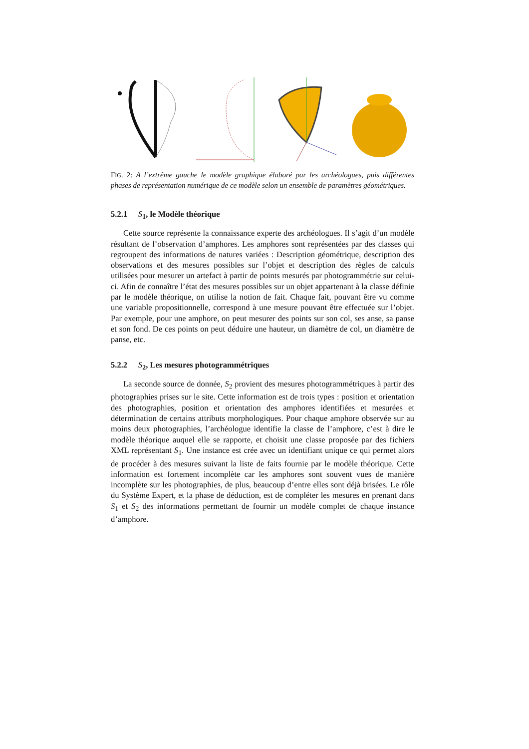FIG. 2: A l’extrême gauche le modèle graphique élaboré par les archéologues, puis différentes phases de représentation numérique de ce modèle selon un ensemble de paramètres géométriques.
5.2.1 S<sub>1</sub>, le Modèle théorique
Cette source représente la connaissance experte des archéologues. Il s’agit d’un modèle résultant de l’observation d’amphores. Les amphores sont représentées par des classes qui regroupent des informations de natures variées : Description géométrique, description des observations et des mesures possibles sur l’objet et description des règles de calculs utilisées pour mesurer un artefact à partir de points mesurés par photogrammétrie sur celui-ci. Afin de connaître l’état des mesures possibles sur un objet appartenant à la classe définie par le modèle théorique, on utilise la notion de fait. Chaque fait, pouvant être vu comme une variable propositionnelle, correspond à une mesure pouvant être effectuée sur l’objet. Par exemple, pour une amphore, on peut mesurer des points sur son col, ses anse, sa panse et son fond. De ces points on peut déduire une hauteur, un diamètre de col, un diamètre de panse, etc.
5.2.2 S<sub>2</sub>, Les mesures photogrammétriques
La seconde source de donnée, S<sub>2</sub> provient des mesures photogrammétriques à partir des photographies prises sur le site. Cette information est de trois types : position et orientation des photographies, position et orientation des amphores identifiées et mesurées et détermination de certains attributs morphologiques. Pour chaque amphore observée sur au moins deux photographies, l’archéologue identifie la classe de l’amphore, c’est à dire le modèle théorique auquel elle se rapporte, et choisit une classe proposée par des fichiers XML représentant S<sub>1</sub>. Une instance est crée avec un identifiant unique ce qui permet alors de procéder à des mesures suivant la liste de faits fournie par le modèle théorique. Cette information est fortement incomplète car les amphores sont souvent vues de manière incomplète sur les photographies, de plus, beaucoup d’entre elles sont déjà brisées. Le rôle du Système Expert, et la phase de déduction, est de compléter les mesures en prenant dans S<sub>1</sub> et S<sub>2</sub> des informations permettant de fournir un modèle complet de chaque instance d’amphore.